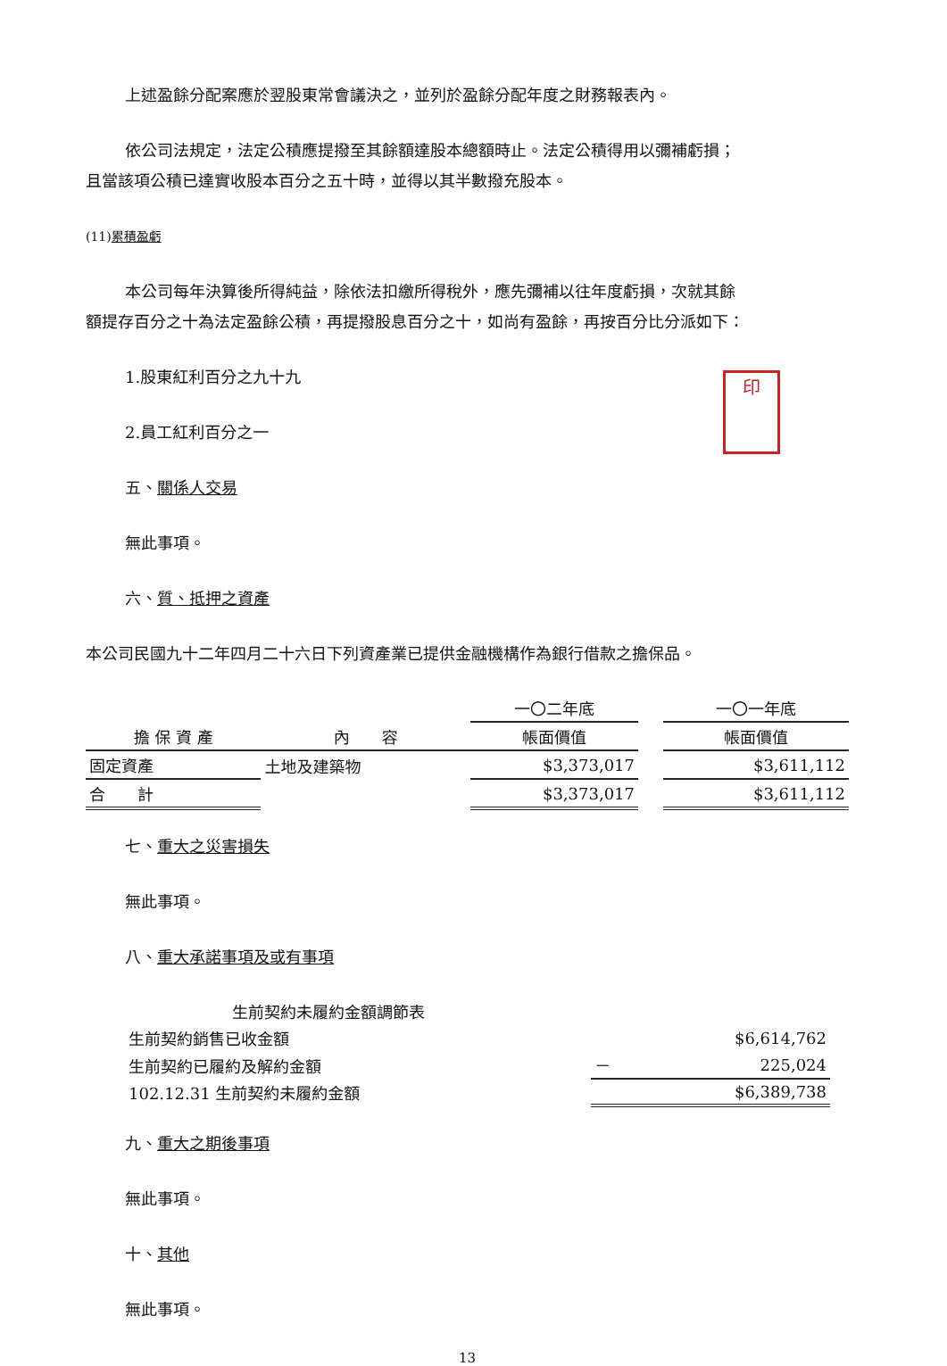上述盈餘分配案應於翌股東常會議決之，並列於盈餘分配年度之財務報表內。
依公司法規定，法定公積應提撥至其餘額達股本總額時止。法定公積得用以彌補虧損；
且當該項公積已達實收股本百分之五十時，並得以其半數撥充股本。
(11)累積盈虧
本公司每年決算後所得純益，除依法扣繳所得稅外，應先彌補以往年度虧損，次就其餘
額提存百分之十為法定盈餘公積，再提撥股息百分之十，如尚有盈餘，再按百分比分派如下：
1.股東紅利百分之九十九
2.員工紅利百分之一
印
五、關係人交易
無此事項。
六、質、抵押之資產
本公司民國九十二年四月二十六日下列資產業已提供金融機構作為銀行借款之擔保品。
| | | 一〇二年底 | | 一〇一年底 |
| --- | --- | --- | --- | --- |
| 擔 保 資 產 | 內 容 | 帳面價值 | | 帳面價值 |
| 固定資產 | 土地及建築物 | $3,373,017 | | $3,611,112 |
| 合 計 | | $3,373,017 | | $3,611,112 |
七、重大之災害損失
無此事項。
八、重大承諾事項及或有事項
| 生前契約未履約金額調節表 | | |
| 生前契約銷售已收金額 | | $6,614,762 |
| 生前契約已履約及解約金額 | － | 225,024 |
| 102.12.31 生前契約未履約金額 | | $6,389,738 |
九、重大之期後事項
無此事項。
十、其他
無此事項。
13